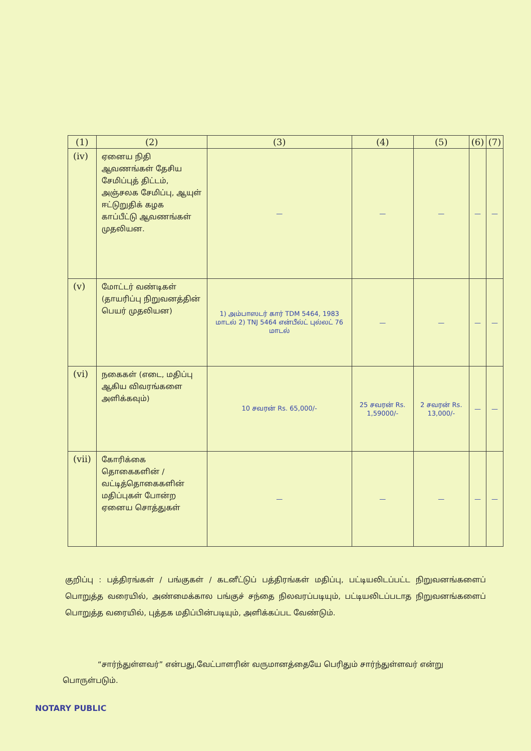| (1) | (2) | (3) | (4) | (5) | (6) | (7) |
| --- | --- | --- | --- | --- | --- | --- |
| (iv) | ஏனைய நிதி ஆவணங்கள் தேசிய சேமிப்புத் திட்டம், அஞ்சலக சேமிப்பு, ஆயுள் ஈட்டுறுதிக் கழக காப்பீட்டு ஆவணங்கள் முதலியன. | — | — | — | — | — |
| (v) | மோட்டர் வண்டிகள் (தாயரிப்பு நிறுவனத்தின் பெயர் முதலியன) | 1) அம்பாஸடர் கார் TDM 5464, 1983 மாடல் 2) TNJ 5464 என்பீல்ட் புல்லட் 76 மாடல் | — | — | — | — |
| (vi) | நகைகள் (எடை, மதிப்பு ஆகிய விவரங்களை அளிக்கவும்) | 10 சவரன் Rs. 65,000/- | 25 சவரன் Rs. 1,59000/- | 2 சவரன் Rs. 13,000/- | — | — |
| (vii) | கோரிக்கை தொகைகளின் / வட்டித்தொகைகளின் மதிப்புகள் போன்ற ஏனைய சொத்துகள் | — | — | — | — | — |
குறிப்பு : பத்திரங்கள் / பங்குகள் / கடனீட்டுப் பத்திரங்கள் மதிப்பு, பட்டியலிடப்பட்ட நிறுவனங்களைப் பொறுத்த வரையில், அண்மைக்கால பங்குச் சந்தை நிலவரப்படியும், பட்டியலிடப்படாத நிறுவனங்களைப் பொறுத்த வரையில், புத்தக மதிப்பின்படியும், அளிக்கப்பட வேண்டும்.
“சார்ந்துள்ளவர்” என்பது,வேட்பாளரின் வருமானத்தையே பெரிதும் சார்ந்துள்ளவர் என்று பொருள்படும்.
NOTARY PUBLIC